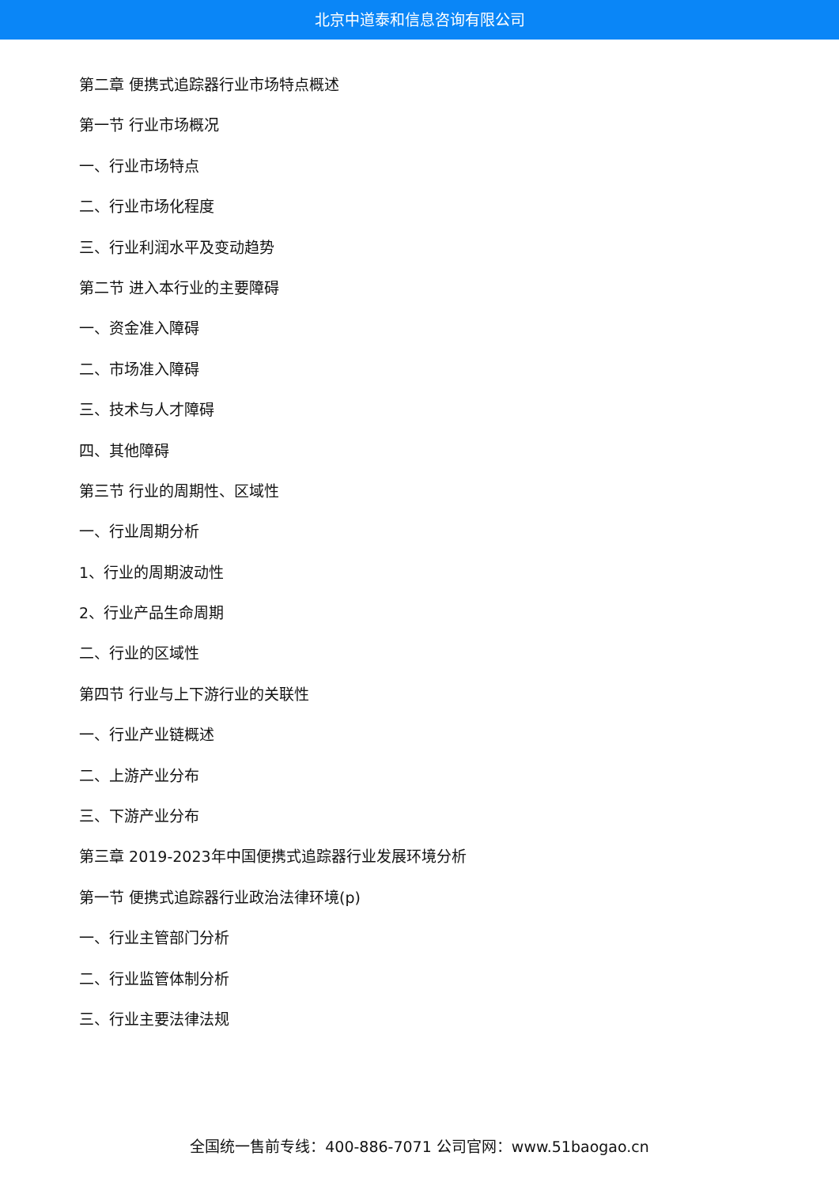北京中道泰和信息咨询有限公司
第二章 便携式追踪器行业市场特点概述
第一节 行业市场概况
一、行业市场特点
二、行业市场化程度
三、行业利润水平及变动趋势
第二节 进入本行业的主要障碍
一、资金准入障碍
二、市场准入障碍
三、技术与人才障碍
四、其他障碍
第三节 行业的周期性、区域性
一、行业周期分析
1、行业的周期波动性
2、行业产品生命周期
二、行业的区域性
第四节 行业与上下游行业的关联性
一、行业产业链概述
二、上游产业分布
三、下游产业分布
第三章 2019-2023年中国便携式追踪器行业发展环境分析
第一节 便携式追踪器行业政治法律环境(p)
一、行业主管部门分析
二、行业监管体制分析
三、行业主要法律法规
全国统一售前专线：400-886-7071 公司官网：www.51baogao.cn